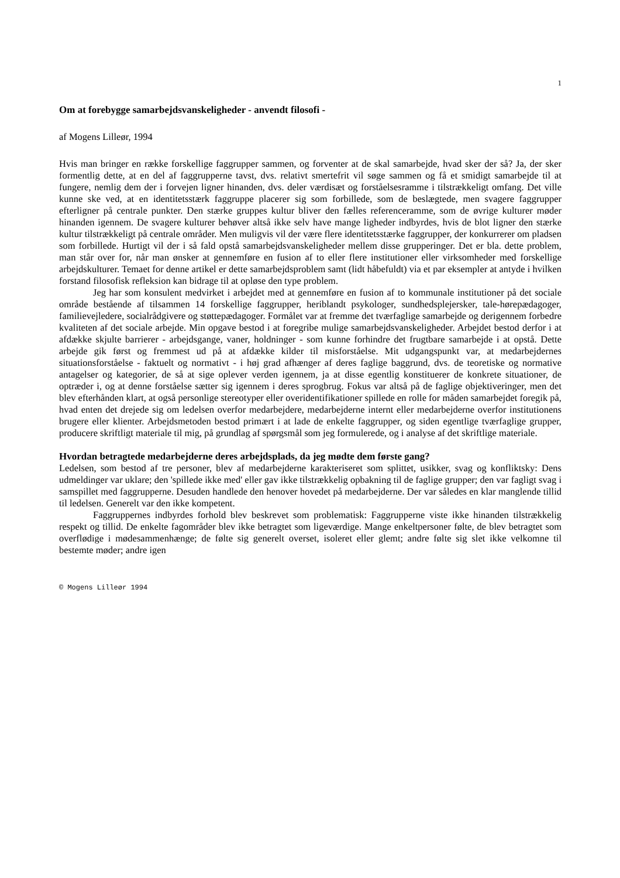1
Om at forebygge samarbejdsvanskeligheder - anvendt filosofi -
af Mogens Lilleør, 1994
Hvis man bringer en række forskellige faggrupper sammen, og forventer at de skal samarbejde, hvad sker der så? Ja, der sker formentlig dette, at en del af faggrupperne tavst, dvs. relativt smertefrit vil søge sammen og få et smidigt samarbejde til at fungere, nemlig dem der i forvejen ligner hinanden, dvs. deler værdisæt og forståelsesramme i tilstrækkeligt omfang. Det ville kunne ske ved, at en identitetsstærk faggruppe placerer sig som forbillede, som de beslægtede, men svagere faggrupper efterligner på centrale punkter. Den stærke gruppes kultur bliver den fælles referenceramme, som de øvrige kulturer møder hinanden igennem. De svagere kulturer behøver altså ikke selv have mange ligheder indbyrdes, hvis de blot ligner den stærke kultur tilstrækkeligt på centrale områder. Men muligvis vil der være flere identitetsstærke faggrupper, der konkurrerer om pladsen som forbillede. Hurtigt vil der i så fald opstå samarbejdsvanskeligheder mellem disse grupperinger. Det er bla. dette problem, man står over for, når man ønsker at gennemføre en fusion af to eller flere institutioner eller virksomheder med forskellige arbejdskulturer. Temaet for denne artikel er dette samarbejdsproblem samt (lidt håbefuldt) via et par eksempler at antyde i hvilken forstand filosofisk refleksion kan bidrage til at opløse den type problem.
Jeg har som konsulent medvirket i arbejdet med at gennemføre en fusion af to kommunale institutioner på det sociale område bestående af tilsammen 14 forskellige faggrupper, heriblandt psykologer, sundhedsplejersker, tale-hørepædagoger, familievejledere, socialrådgivere og støttepædagoger. Formålet var at fremme det tværfaglige samarbejde og derigennem forbedre kvaliteten af det sociale arbejde. Min opgave bestod i at foregribe mulige samarbejdsvanskeligheder. Arbejdet bestod derfor i at afdække skjulte barrierer - arbejdsgange, vaner, holdninger - som kunne forhindre det frugtbare samarbejde i at opstå. Dette arbejde gik først og fremmest ud på at afdække kilder til misforståelse. Mit udgangspunkt var, at medarbejdernes situationsforståelse - faktuelt og normativt - i høj grad afhænger af deres faglige baggrund, dvs. de teoretiske og normative antagelser og kategorier, de så at sige oplever verden igennem, ja at disse egentlig konstituerer de konkrete situationer, de optræder i, og at denne forståelse sætter sig igennem i deres sprogbrug. Fokus var altså på de faglige objektiveringer, men det blev efterhånden klart, at også personlige stereotyper eller overidentifikationer spillede en rolle for måden samarbejdet foregik på, hvad enten det drejede sig om ledelsen overfor medarbejdere, medarbejderne internt eller medarbejderne overfor institutionens brugere eller klienter. Arbejdsmetoden bestod primært i at lade de enkelte faggrupper, og siden egentlige tværfaglige grupper, producere skriftligt materiale til mig, på grundlag af spørgsmål som jeg formulerede, og i analyse af det skriftlige materiale.
Hvordan betragtede medarbejderne deres arbejdsplads, da jeg mødte dem første gang?
Ledelsen, som bestod af tre personer, blev af medarbejderne karakteriseret som splittet, usikker, svag og konfliktsky: Dens udmeldinger var uklare; den 'spillede ikke med' eller gav ikke tilstrækkelig opbakning til de faglige grupper; den var fagligt svag i samspillet med faggrupperne. Desuden handlede den henover hovedet på medarbejderne. Der var således en klar manglende tillid til ledelsen. Generelt var den ikke kompetent.
Faggruppernes indbyrdes forhold blev beskrevet som problematisk: Faggrupperne viste ikke hinanden tilstrækkelig respekt og tillid. De enkelte fagområder blev ikke betragtet som ligeværdige. Mange enkeltpersoner følte, de blev betragtet som overflødige i mødesammenhænge; de følte sig generelt overset, isoleret eller glemt; andre følte sig slet ikke velkomne til bestemte møder; andre igen
© Mogens Lilleør 1994